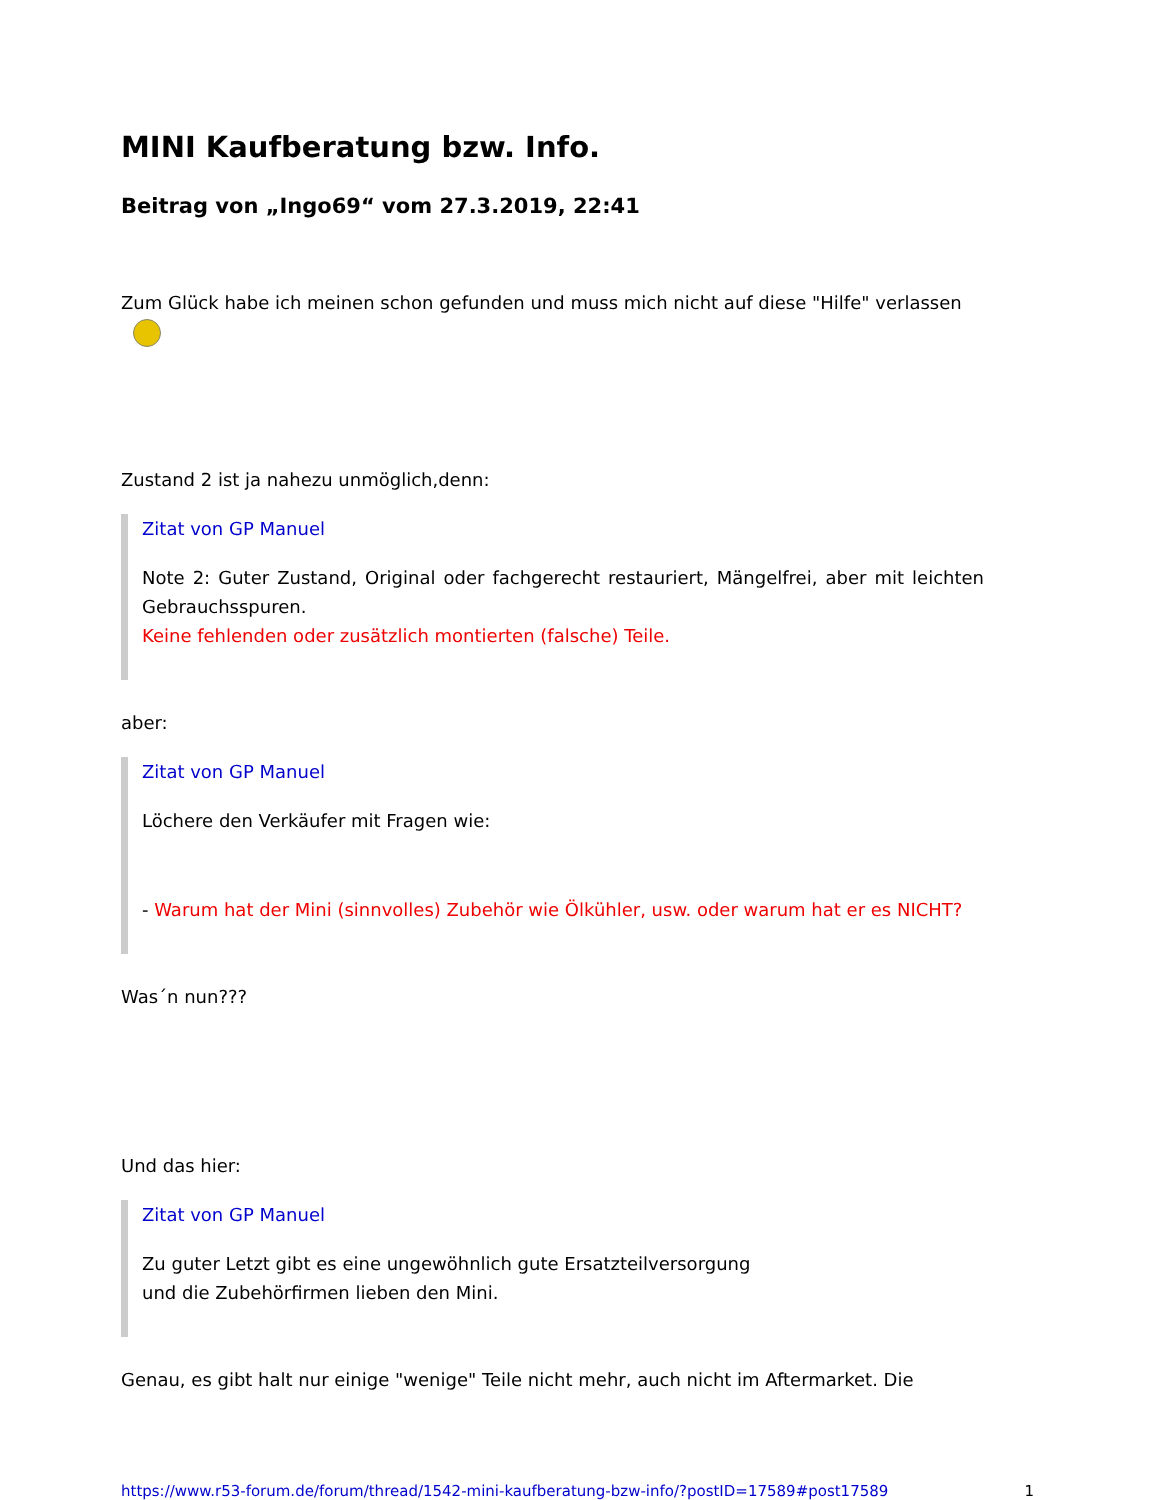MINI Kaufberatung bzw. Info.
Beitrag von „Ingo69“ vom 27.3.2019, 22:41
Zum Glück habe ich meinen schon gefunden und muss mich nicht auf diese "Hilfe" verlassen
Zustand 2 ist ja nahezu unmöglich,denn:
Zitat von GP Manuel
Note 2: Guter Zustand, Original oder fachgerecht restauriert, Mängelfrei, aber mit leichten Gebrauchsspuren.
Keine fehlenden oder zusätzlich montierten (falsche) Teile.
aber:
Zitat von GP Manuel
Löchere den Verkäufer mit Fragen wie:
- Warum hat der Mini (sinnvolles) Zubehör wie Ölkühler, usw. oder warum hat er es NICHT?
Was´n nun???
Und das hier:
Zitat von GP Manuel
Zu guter Letzt gibt es eine ungewöhnlich gute Ersatzteilversorgung
und die Zubehörfirmen lieben den Mini.
Genau, es gibt halt nur einige "wenige" Teile nicht mehr, auch nicht im Aftermarket. Die
https://www.r53-forum.de/forum/thread/1542-mini-kaufberatung-bzw-info/?postID=17589#post17589 1